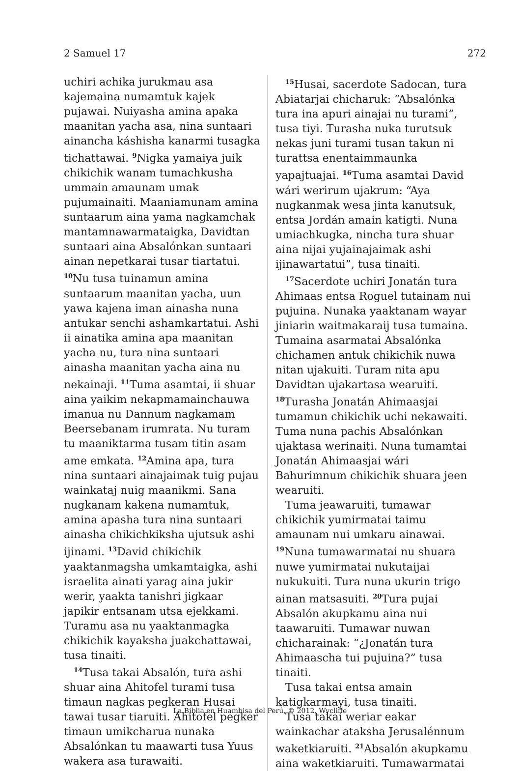2 Samuel 17 272
uchiri achika jurukmau asa kajemaina numamtuk kajek pujawai. Nuiyasha amina apaka maanitan yacha asa, nina suntaari ainancha káshisha kanarmi tusagka tichattawai. <sup>9</sup>Nigka yamaiya juik chikichik wanam tumachkusha ummain amaunam umak pujumainaiti. Maaniamunam amina suntaarum aina yama nagkamchak mantamnawarmataigka, Davidtan suntaari aina Absalónkan suntaari ainan nepetkarai tusar tiartatui. <sup>10</sup>Nu tusa tuinamun amina suntaarum maanitan yacha, uun yawa kajena iman ainasha nuna antukar senchi ashamkartatui. Ashi ii ainatika amina apa maanitan yacha nu, tura nina suntaari ainasha maanitan yacha aina nu nekainaji. <sup>11</sup>Tuma asamtai, ii shuar aina yaikim nekapmamainchauwa imanua nu Dannum nagkamam Beersebanam irumrata. Nu turam tu maaniktarma tusam titin asam ame emkata. <sup>12</sup>Amina apa, tura nina suntaari ainajaimak tuig pujau wainkataj nuig maanikmi. Sana nugkanam kakena numamtuk, amina apasha tura nina suntaari ainasha chikichkiksha ujutsuk ashi ijinami. <sup>13</sup>David chikichik yaaktanmagsha umkamtaigka, ashi israelita ainati yarag aina jukir werir, yaakta tanishri jigkaar japikir entsanam utsa ejekkami. Turamu asa nu yaaktanmagka chikichik kayaksha juakchattawai, tusa tinaiti.
<sup>14</sup> Tusa takai Absalón, tura ashi shuar aina Ahitofel turami tusa timaun nagkas pegkeran Husai tawai tusar tiaruiti. Ahitofel pegker timaun umikcharua nunaka Absalónkan tu maawarti tusa Yuus wakera asa turawaiti.
<sup>15</sup> Husai, sacerdote Sadocan, tura Abiatarjai chicharuk: “Absalónka tura ina apuri ainajai nu turami”, tusa tiyi. Turasha nuka turutsuk nekas juni turami tusan takun ni turattsa enentaimmaunka yapajtuajai. <sup>16</sup>Tuma asamtai David wári werirum ujakrum: “Aya nugkanmak wesa jinta kanutsuk, entsa Jordán amain katigti. Nuna umiachkugka, nincha tura shuar aina nijai yujainajaimak ashi ijinawartatui”, tusa tinaiti.
<sup>17</sup> Sacerdote uchiri Jonatán tura Ahimaas entsa Roguel tutainam nui pujuina. Nunaka yaaktanam wayar jiniarin waitmakaraij tusa tumaina. Tumaina asarmatai Absalónka chichamen antuk chikichik nuwa nitan ujakuiti. Turam nita apu Davidtan ujakartasa wearuiti. <sup>18</sup>Turasha Jonatán Ahimaasjai tumamun chikichik uchi nekawaiti. Tuma nuna pachis Absalónkan ujaktasa werinaiti. Nuna tumamtai Jonatán Ahimaasjai wári Bahurimnum chikichik shuara jeen wearuiti.
Tuma jeawaruiti, tumawar chikichik yumirmatai taimu amaunam nui umkaru ainawai. <sup>19</sup>Nuna tumawarmatai nu shuara nuwe yumirmatai nukutaijai nukukuiti. Tura nuna ukurin trigo ainan matsasuiti. <sup>20</sup>Tura pujai Absalón akupkamu aina nui taawaruiti. Tumawar nuwan chicharainak: “¿Jonatán tura Ahimaascha tui pujuina?” tusa tinaiti.
Tusa takai entsa amain katigkarmayi, tusa tinaiti.
Tusa takai weriar eakar wainkachar ataksha Jerusalénnum waketkiaruiti. <sup>21</sup>Absalón akupkamu aina waketkiaruiti. Tumawarmatai
La Biblia en Huambisa del Perú, © 2012, Wycliffe